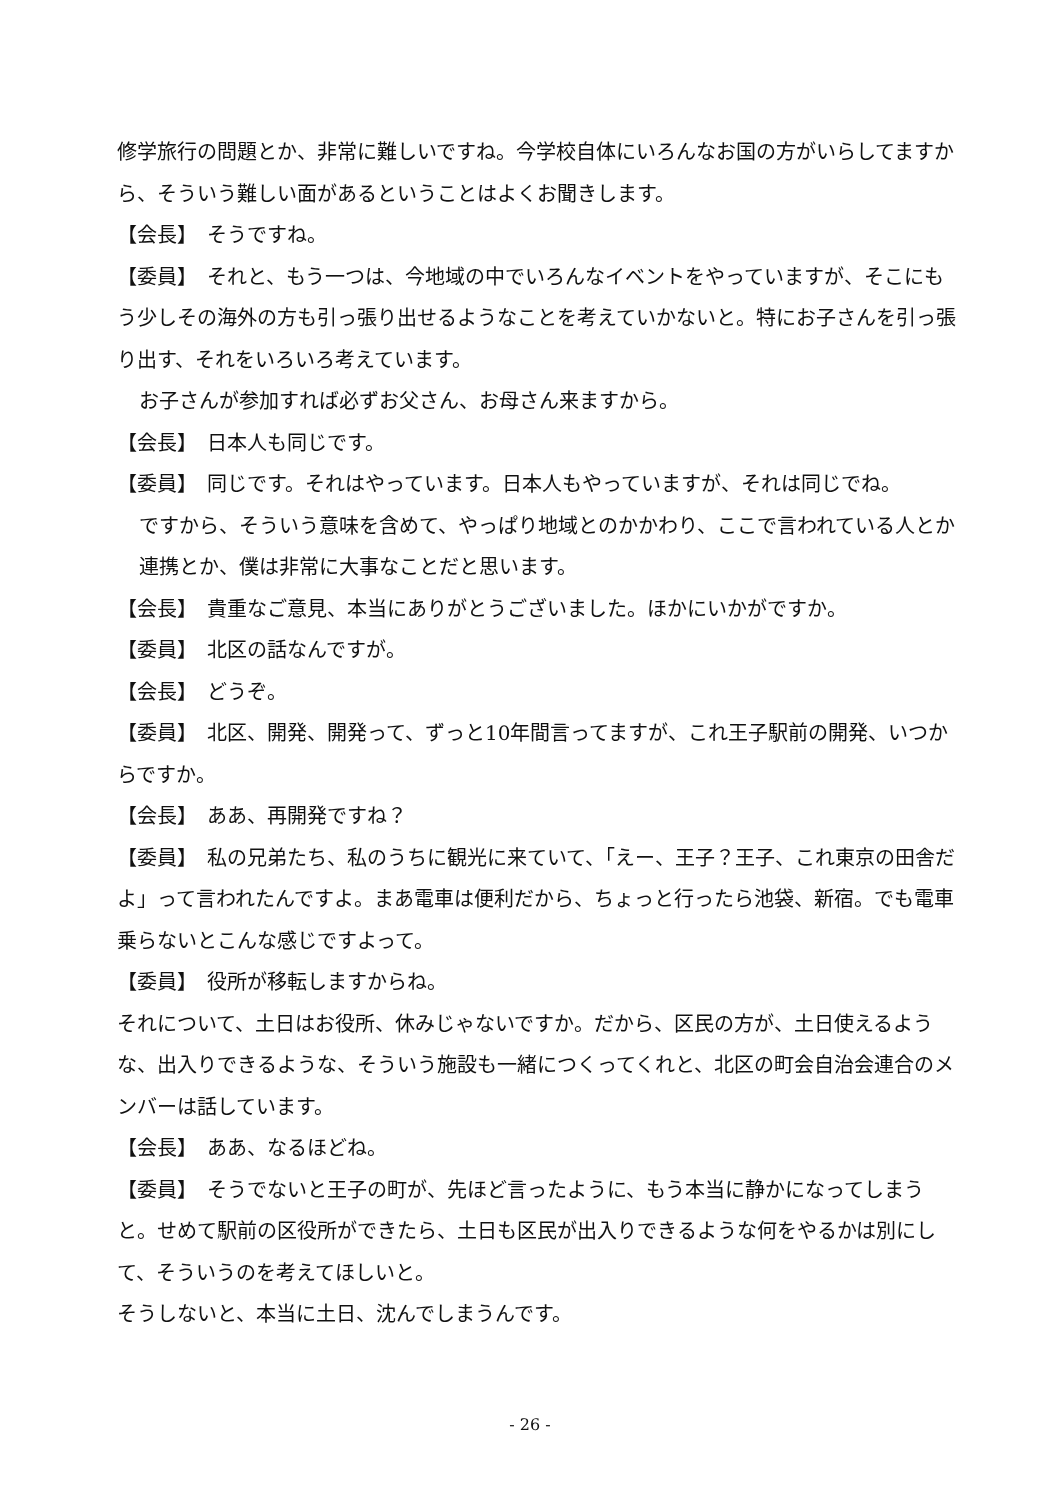修学旅行の問題とか、非常に難しいですね。今学校自体にいろんなお国の方がいらしてますから、そういう難しい面があるということはよくお聞きします。
【会長】　そうですね。
【委員】　それと、もう一つは、今地域の中でいろんなイベントをやっていますが、そこにもう少しその海外の方も引っ張り出せるようなことを考えていかないと。特にお子さんを引っ張り出す、それをいろいろ考えています。
お子さんが参加すれば必ずお父さん、お母さん来ますから。
【会長】　日本人も同じです。
【委員】　同じです。それはやっています。日本人もやっていますが、それは同じでね。
ですから、そういう意味を含めて、やっぱり地域とのかかわり、ここで言われている人とか連携とか、僕は非常に大事なことだと思います。
【会長】　貴重なご意見、本当にありがとうございました。ほかにいかがですか。
【委員】　北区の話なんですが。
【会長】　どうぞ。
【委員】　北区、開発、開発って、ずっと10年間言ってますが、これ王子駅前の開発、いつからですか。
【会長】　ああ、再開発ですね？
【委員】　私の兄弟たち、私のうちに観光に来ていて、「えー、王子？王子、これ東京の田舎だよ」って言われたんですよ。まあ電車は便利だから、ちょっと行ったら池袋、新宿。でも電車乗らないとこんな感じですよって。
【委員】　役所が移転しますからね。
それについて、土日はお役所、休みじゃないですか。だから、区民の方が、土日使えるような、出入りできるような、そういう施設も一緒につくってくれと、北区の町会自治会連合のメンバーは話しています。
【会長】　ああ、なるほどね。
【委員】　そうでないと王子の町が、先ほど言ったように、もう本当に静かになってしまうと。せめて駅前の区役所ができたら、土日も区民が出入りできるような何をやるかは別にして、そういうのを考えてほしいと。
そうしないと、本当に土日、沈んでしまうんです。
- 26 -